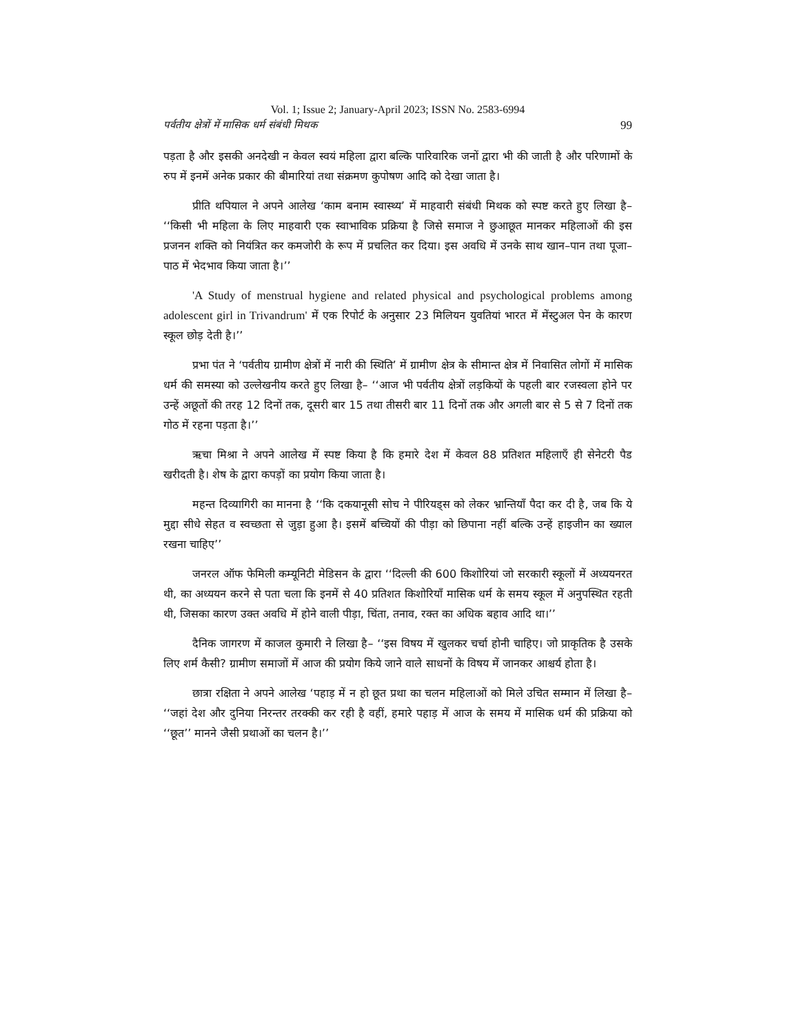Vol. 1; Issue 2; January-April 2023; ISSN No. 2583-6994
पर्वतीय क्षेत्रों में मासिक धर्म संबंधी मिथक 99
पड़ता है और इसकी अनदेखी न केवल स्वयं महिला द्वारा बल्कि पारिवारिक जनों द्वारा भी की जाती है और परिणामों के रुप में इनमें अनेक प्रकार की बीमारियां तथा संक्रमण कुपोषण आदि को देखा जाता है।
प्रीति थपियाल ने अपने आलेख ‘काम बनाम स्वास्थ्य’ में माहवारी संबंधी मिथक को स्पष्ट करते हुए लिखा है– ‘‘किसी भी महिला के लिए माहवारी एक स्वाभाविक प्रक्रिया है जिसे समाज ने छुआछूत मानकर महिलाओं की इस प्रजनन शक्ति को नियंत्रित कर कमजोरी के रूप में प्रचलित कर दिया। इस अवधि में उनके साथ खान–पान तथा पूजा–पाठ में भेदभाव किया जाता है।’’
'A Study of menstrual hygiene and related physical and psychological problems among adolescent girl in Trivandrum' में एक रिपोर्ट के अनुसार 23 मिलियन युवतियां भारत में मेंस्टुअल पेन के कारण स्कूल छोड़ देती है।’’
प्रभा पंत ने ‘पर्वतीय ग्रामीण क्षेत्रों में नारी की स्थिति’ में ग्रामीण क्षेत्र के सीमान्त क्षेत्र में निवासित लोगों में मासिक धर्म की समस्या को उल्लेखनीय करते हुए लिखा है– ‘‘आज भी पर्वतीय क्षेत्रों लड़कियों के पहली बार रजस्वला होने पर उन्हें अछूतों की तरह 12 दिनों तक, दूसरी बार 15 तथा तीसरी बार 11 दिनों तक और अगली बार से 5 से 7 दिनों तक गोठ में रहना पड़ता है।’’
ऋचा मिश्रा ने अपने आलेख में स्पष्ट किया है कि हमारे देश में केवल 88 प्रतिशत महिलाएँ ही सेनेटरी पैड खरीदती है। शेष के द्वारा कपड़ों का प्रयोग किया जाता है।
महन्त दिव्यागिरी का मानना है ‘‘कि दकयानूसी सोच ने पीरियड्स को लेकर भ्रान्तियाँ पैदा कर दी है, जब कि ये मुद्दा सीधे सेहत व स्वच्छता से जुड़ा हुआ है। इसमें बच्चियों की पीड़ा को छिपाना नहीं बल्कि उन्हें हाइजीन का ख्याल रखना चाहिए’’
जनरल ऑफ फेमिली कम्यूनिटी मेडिसन के द्वारा ‘‘दिल्ली की 600 किशोरियां जो सरकारी स्कूलों में अध्ययनरत थी, का अध्ययन करने से पता चला कि इनमें से 40 प्रतिशत किशोरियाँ मासिक धर्म के समय स्कूल में अनुपस्थित रहती थी, जिसका कारण उक्त अवधि में होने वाली पीड़ा, चिंता, तनाव, रक्त का अधिक बहाव आदि था।’’
दैनिक जागरण में काजल कुमारी ने लिखा है– ‘‘इस विषय में खुलकर चर्चा होनी चाहिए। जो प्राकृतिक है उसके लिए शर्म कैसी? ग्रामीण समाजों में आज की प्रयोग किये जाने वाले साधनों के विषय में जानकर आश्चर्य होता है।
छात्रा रक्षिता ने अपने आलेख ‘पहाड़ में न हो छूत प्रथा का चलन महिलाओं को मिले उचित सम्मान में लिखा है– ‘‘जहां देश और दुनिया निरन्तर तरक्की कर रही है वहीं, हमारे पहाड़ में आज के समय में मासिक धर्म की प्रक्रिया को ‘‘छूत’’ मानने जैसी प्रथाओं का चलन है।’’